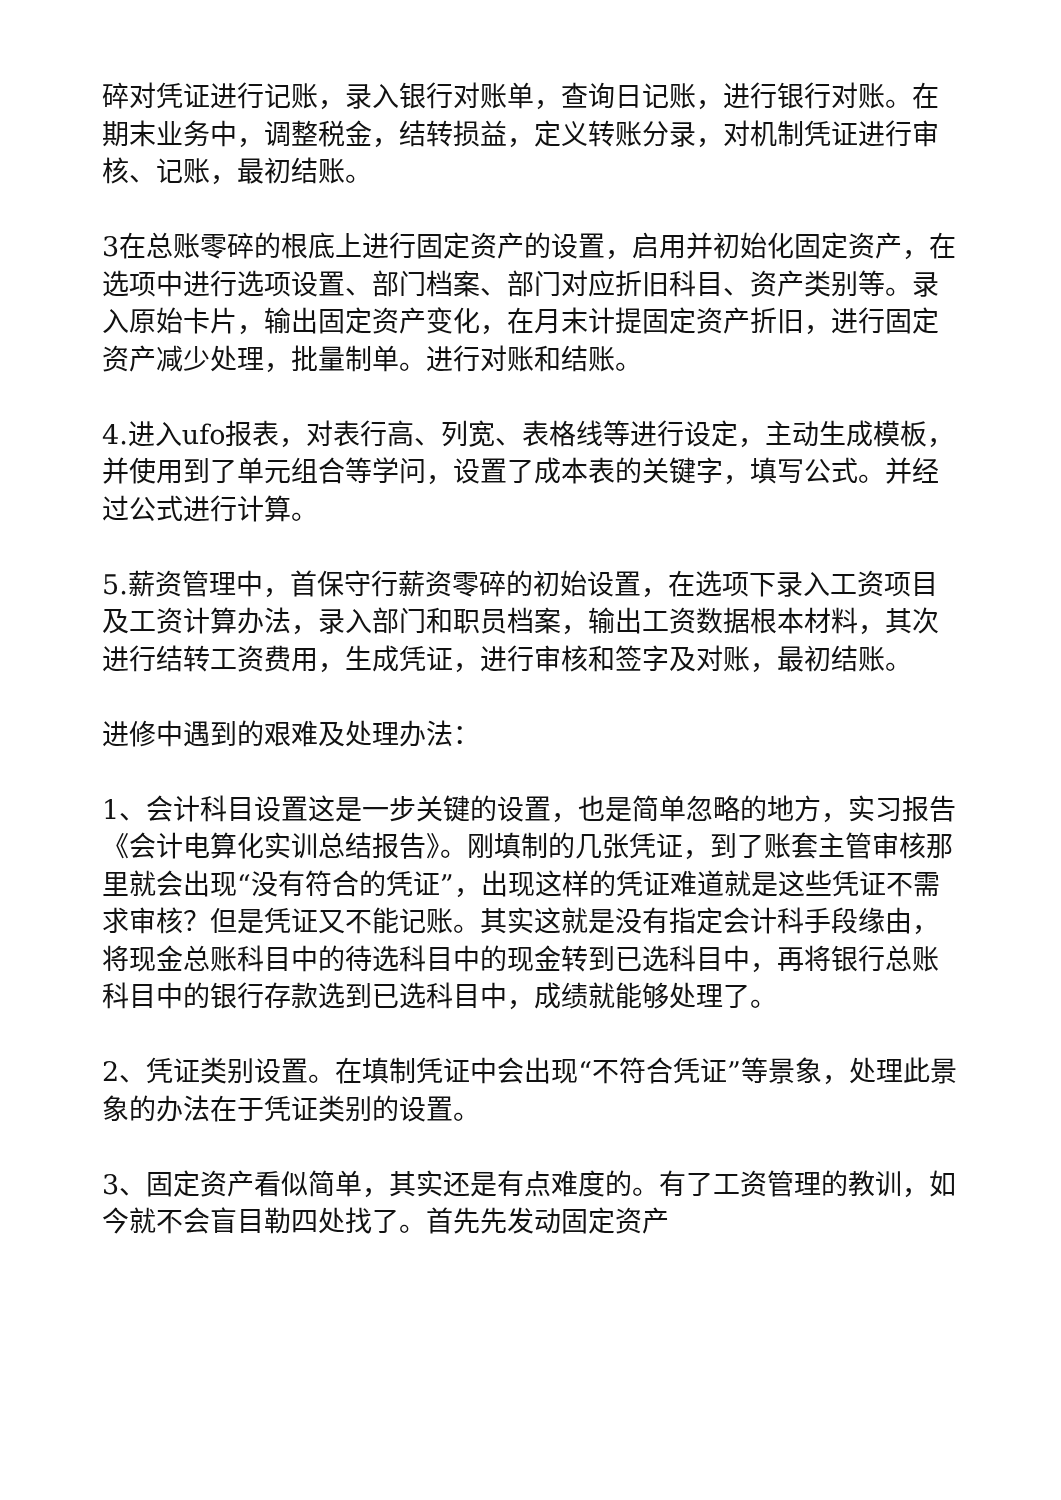碎对凭证进行记账，录入银行对账单，查询日记账，进行银行对账。在期末业务中，调整税金，结转损益，定义转账分录，对机制凭证进行审核、记账，最初结账。
3在总账零碎的根底上进行固定资产的设置，启用并初始化固定资产，在选项中进行选项设置、部门档案、部门对应折旧科目、资产类别等。录入原始卡片，输出固定资产变化，在月末计提固定资产折旧，进行固定资产减少处理，批量制单。进行对账和结账。
4.进入ufo报表，对表行高、列宽、表格线等进行设定，主动生成模板，并使用到了单元组合等学问，设置了成本表的关键字，填写公式。并经过公式进行计算。
5.薪资管理中，首保守行薪资零碎的初始设置，在选项下录入工资项目及工资计算办法，录入部门和职员档案，输出工资数据根本材料，其次进行结转工资费用，生成凭证，进行审核和签字及对账，最初结账。
进修中遇到的艰难及处理办法：
1、会计科目设置这是一步关键的设置，也是简单忽略的地方，实习报告《会计电算化实训总结报告》。刚填制的几张凭证，到了账套主管审核那里就会出现“没有符合的凭证”，出现这样的凭证难道就是这些凭证不需求审核？但是凭证又不能记账。其实这就是没有指定会计科手段缘由，将现金总账科目中的待选科目中的现金转到已选科目中，再将银行总账科目中的银行存款选到已选科目中，成绩就能够处理了。
2、凭证类别设置。在填制凭证中会出现“不符合凭证”等景象，处理此景象的办法在于凭证类别的设置。
3、固定资产看似简单，其实还是有点难度的。有了工资管理的教训，如今就不会盲目勒四处找了。首先先发动固定资产